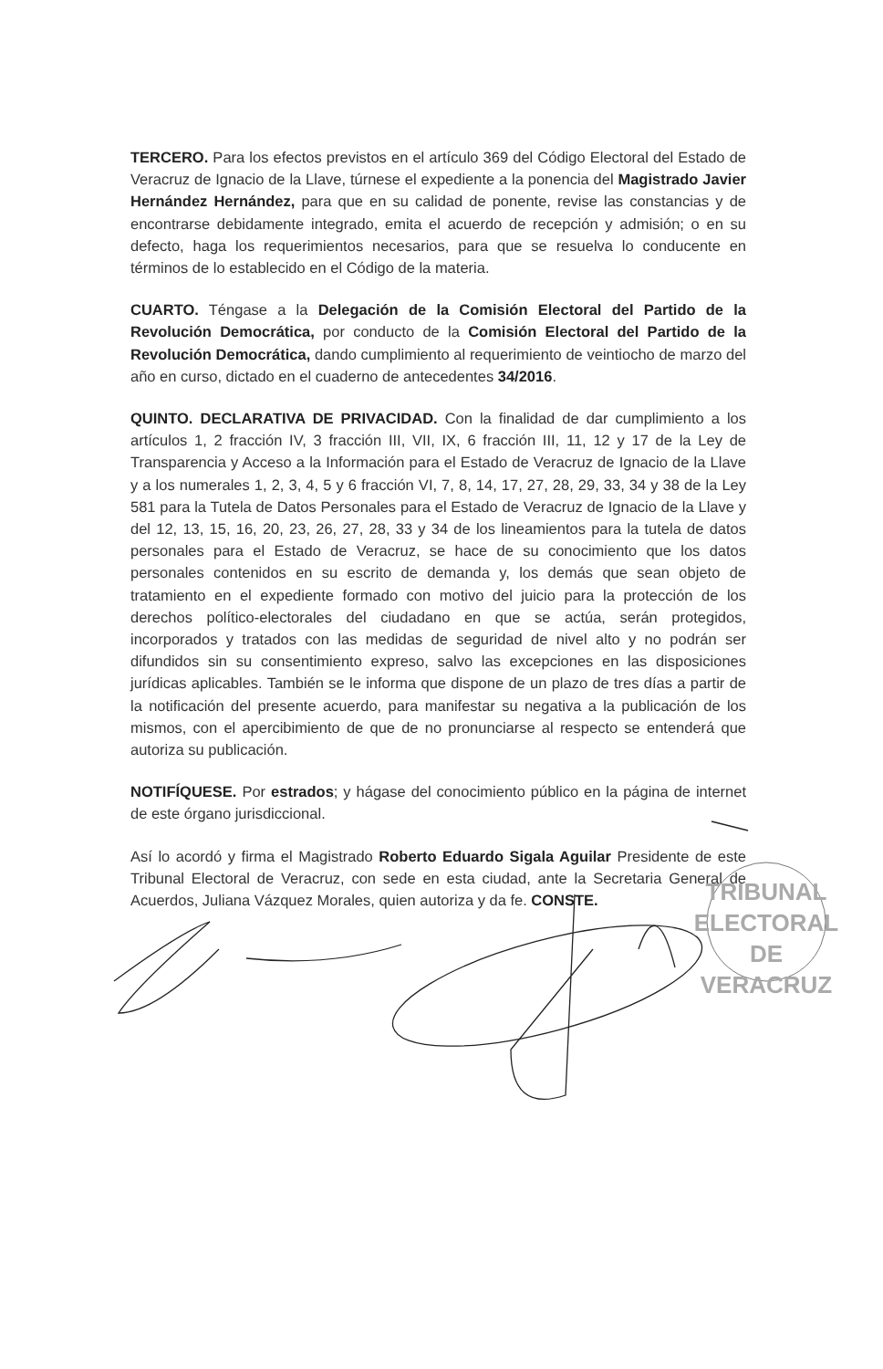TERCERO. Para los efectos previstos en el artículo 369 del Código Electoral del Estado de Veracruz de Ignacio de la Llave, túrnese el expediente a la ponencia del Magistrado Javier Hernández Hernández, para que en su calidad de ponente, revise las constancias y de encontrarse debidamente integrado, emita el acuerdo de recepción y admisión; o en su defecto, haga los requerimientos necesarios, para que se resuelva lo conducente en términos de lo establecido en el Código de la materia.
CUARTO. Téngase a la Delegación de la Comisión Electoral del Partido de la Revolución Democrática, por conducto de la Comisión Electoral del Partido de la Revolución Democrática, dando cumplimiento al requerimiento de veintiocho de marzo del año en curso, dictado en el cuaderno de antecedentes 34/2016.
QUINTO. DECLARATIVA DE PRIVACIDAD. Con la finalidad de dar cumplimiento a los artículos 1, 2 fracción IV, 3 fracción III, VII, IX, 6 fracción III, 11, 12 y 17 de la Ley de Transparencia y Acceso a la Información para el Estado de Veracruz de Ignacio de la Llave y a los numerales 1, 2, 3, 4, 5 y 6 fracción VI, 7, 8, 14, 17, 27, 28, 29, 33, 34 y 38 de la Ley 581 para la Tutela de Datos Personales para el Estado de Veracruz de Ignacio de la Llave y del 12, 13, 15, 16, 20, 23, 26, 27, 28, 33 y 34 de los lineamientos para la tutela de datos personales para el Estado de Veracruz, se hace de su conocimiento que los datos personales contenidos en su escrito de demanda y, los demás que sean objeto de tratamiento en el expediente formado con motivo del juicio para la protección de los derechos político-electorales del ciudadano en que se actúa, serán protegidos, incorporados y tratados con las medidas de seguridad de nivel alto y no podrán ser difundidos sin su consentimiento expreso, salvo las excepciones en las disposiciones jurídicas aplicables. También se le informa que dispone de un plazo de tres días a partir de la notificación del presente acuerdo, para manifestar su negativa a la publicación de los mismos, con el apercibimiento de que de no pronunciarse al respecto se entenderá que autoriza su publicación.
NOTIFÍQUESE. Por estrados; y hágase del conocimiento público en la página de internet de este órgano jurisdiccional.
Así lo acordó y firma el Magistrado Roberto Eduardo Sigala Aguilar Presidente de este Tribunal Electoral de Veracruz, con sede en esta ciudad, ante la Secretaria General de Acuerdos, Juliana Vázquez Morales, quien autoriza y da fe. CONSTE.
TRIBUNAL
ELECTORAL
DE VERACRUZ